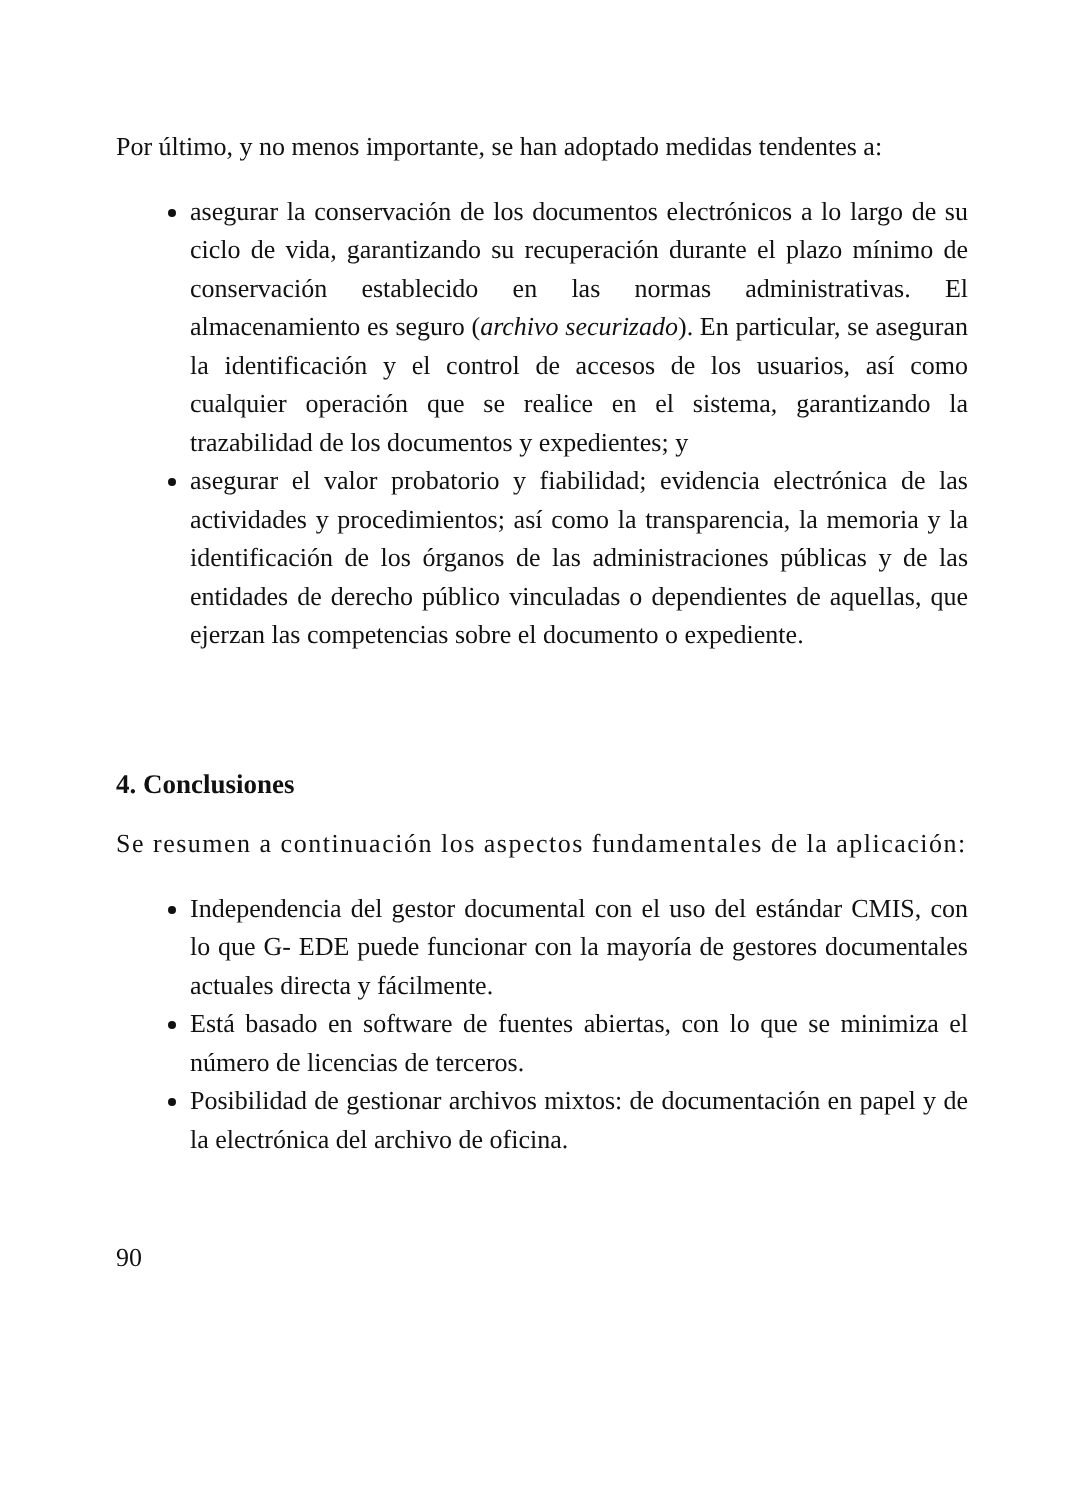Por último, y no menos importante, se han adoptado medidas tendentes a:
asegurar la conservación de los documentos electrónicos a lo largo de su ciclo de vida, garantizando su recuperación durante el plazo mínimo de conservación establecido en las normas administrativas. El almacenamiento es seguro (archivo securizado). En particular, se aseguran la identificación y el control de accesos de los usuarios, así como cualquier operación que se realice en el sistema, garantizando la trazabilidad de los documentos y expedientes; y
asegurar el valor probatorio y fiabilidad; evidencia electrónica de las actividades y procedimientos; así como la transparencia, la memoria y la identificación de los órganos de las administraciones públicas y de las entidades de derecho público vinculadas o dependientes de aquellas, que ejerzan las competencias sobre el documento o expediente.
4. Conclusiones
Se resumen a continuación los aspectos fundamentales de la aplicación:
Independencia del gestor documental con el uso del estándar CMIS, con lo que G- EDE puede funcionar con la mayoría de gestores documentales actuales directa y fácilmente.
Está basado en software de fuentes abiertas, con lo que se minimiza el número de licencias de terceros.
Posibilidad de gestionar archivos mixtos: de documentación en papel y de la electrónica del archivo de oficina.
90